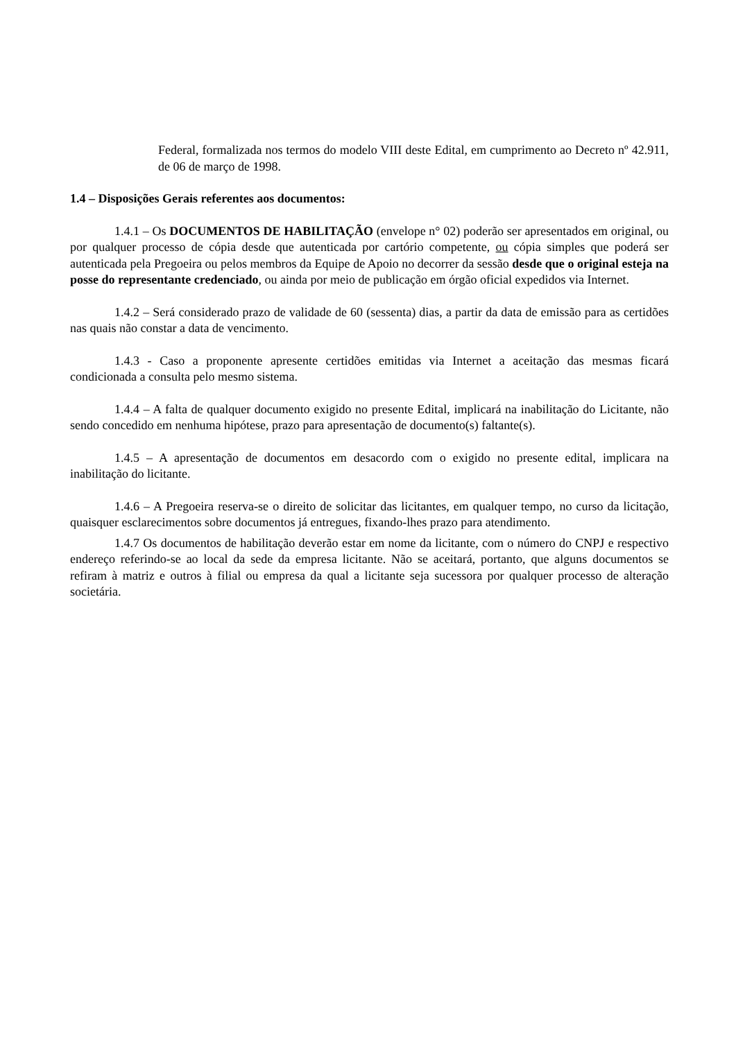Federal, formalizada nos termos do modelo VIII deste Edital, em cumprimento ao Decreto nº 42.911, de 06 de março de 1998.
1.4 – Disposições Gerais referentes aos documentos:
1.4.1 – Os DOCUMENTOS DE HABILITAÇÃO (envelope n° 02) poderão ser apresentados em original, ou por qualquer processo de cópia desde que autenticada por cartório competente, ou cópia simples que poderá ser autenticada pela Pregoeira ou pelos membros da Equipe de Apoio no decorrer da sessão desde que o original esteja na posse do representante credenciado, ou ainda por meio de publicação em órgão oficial expedidos via Internet.
1.4.2 – Será considerado prazo de validade de 60 (sessenta) dias, a partir da data de emissão para as certidões nas quais não constar a data de vencimento.
1.4.3 - Caso a proponente apresente certidões emitidas via Internet a aceitação das mesmas ficará condicionada a consulta pelo mesmo sistema.
1.4.4 – A falta de qualquer documento exigido no presente Edital, implicará na inabilitação do Licitante, não sendo concedido em nenhuma hipótese, prazo para apresentação de documento(s) faltante(s).
1.4.5 – A apresentação de documentos em desacordo com o exigido no presente edital, implicara na inabilitação do licitante.
1.4.6 – A Pregoeira reserva-se o direito de solicitar das licitantes, em qualquer tempo, no curso da licitação, quaisquer esclarecimentos sobre documentos já entregues, fixando-lhes prazo para atendimento.
1.4.7 Os documentos de habilitação deverão estar em nome da licitante, com o número do CNPJ e respectivo endereço referindo-se ao local da sede da empresa licitante. Não se aceitará, portanto, que alguns documentos se refiram à matriz e outros à filial ou empresa da qual a licitante seja sucessora por qualquer processo de alteração societária.